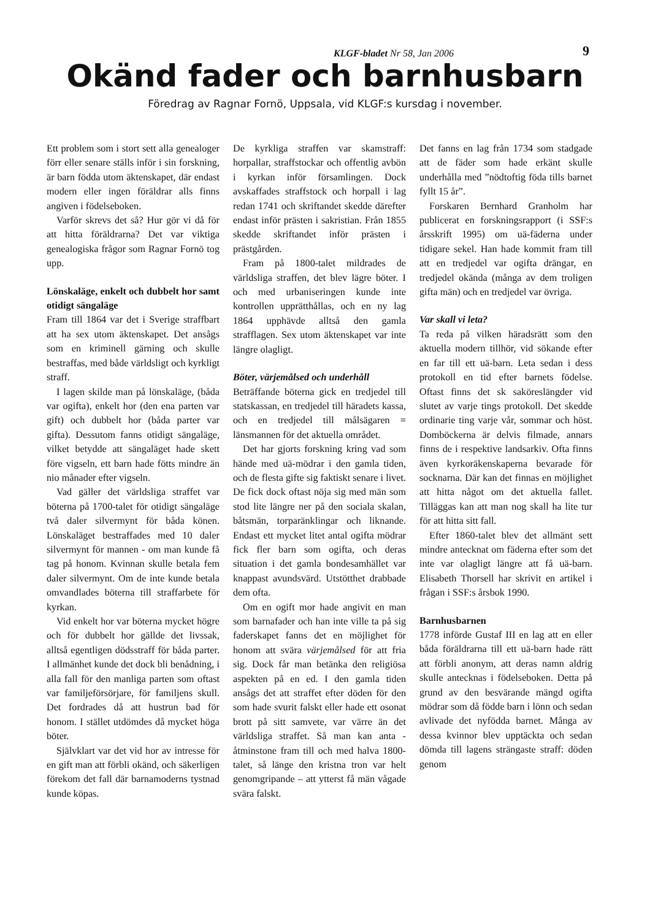KLGF-bladet Nr 58, Jan 2006 9
Okänd fader och barnhusbarn
Föredrag av Ragnar Fornö, Uppsala, vid KLGF:s kursdag i november.
Ett problem som i stort sett alla genealoger förr eller senare ställs inför i sin forskning, är barn födda utom äktenskapet, där endast modern eller ingen föräldrar alls finns angiven i födelseboken.
Varför skrevs det så? Hur gör vi då för att hitta föräldrarna? Det var viktiga genealogiska frågor som Ragnar Fornö tog upp.
Lönskaläge, enkelt och dubbelt hor samt otidigt sängaläge
Fram till 1864 var det i Sverige straffbart att ha sex utom äktenskapet. Det ansågs som en kriminell gärning och skulle bestraffas, med både världsligt och kyrkligt straff.
I lagen skilde man på lönskaläge, (båda var ogifta), enkelt hor (den ena parten var gift) och dubbelt hor (båda parter var gifta). Dessutom fanns otidigt sängaläge, vilket betydde att sängaläget hade skett före vigseln, ett barn hade fötts mindre än nio månader efter vigseln.
Vad gäller det världsliga straffet var böterna på 1700-talet för otidigt sängaläge två daler silvermynt för båda könen. Lönskaläget bestraffades med 10 daler silvermynt för mannen - om man kunde få tag på honom. Kvinnan skulle betala fem daler silvermynt. Om de inte kunde betala omvandlades böterna till straffarbete för kyrkan.
Vid enkelt hor var böterna mycket högre och för dubbelt hor gällde det livssak, alltså egentligen dödsstraff för båda parter. I allmänhet kunde det dock bli benådning, i alla fall för den manliga parten som oftast var familjeförsörjare, för familjens skull. Det fordrades då att hustrun bad för honom. I stället utdömdes då mycket höga böter.
Självklart var det vid hor av intresse för en gift man att förbli okänd, och säkerligen förekom det fall där barnamoderns tystnad kunde köpas.
De kyrkliga straffen var skamstraff: horpallar, straffstockar och offentlig avbön i kyrkan inför församlingen. Dock avskaffades straffstock och horpall i lag redan 1741 och skriftandet skedde därefter endast inför prästen i sakristian. Från 1855 skedde skriftandet inför prästen i prästgården.
Fram på 1800-talet mildrades de världsliga straffen, det blev lägre böter. I och med urbaniseringen kunde inte kontrollen upprätthållas, och en ny lag 1864 upphävde alltså den gamla strafflagen. Sex utom äktenskapet var inte längre olagligt.
Böter, värjemålsed och underhåll
Beträffande böterna gick en tredjedel till statskassan, en tredjedel till häradets kassa, och en tredjedel till målsägaren = länsmannen för det aktuella området.
Det har gjorts forskning kring vad som hände med uä-mödrar i den gamla tiden, och de flesta gifte sig faktiskt senare i livet. De fick dock oftast nöja sig med män som stod lite längre ner på den sociala skalan, båtsmän, torparänklingar och liknande. Endast ett mycket litet antal ogifta mödrar fick fler barn som ogifta, och deras situation i det gamla bondesamhället var knappast avundsvärd. Utstötthet drabbade dem ofta.
Om en ogift mor hade angivit en man som barnafader och han inte ville ta på sig faderskapet fanns det en möjlighet för honom att svära värjemålsed för att fria sig. Dock får man betänka den religiösa aspekten på en ed. I den gamla tiden ansågs det att straffet efter döden för den som hade svurit falskt eller hade ett osonat brott på sitt samvete, var värre än det världsliga straffet. Så man kan anta - åtminstone fram till och med halva 1800-talet, så länge den kristna tron var helt genomgripande – att ytterst få män vågade svära falskt.
Det fanns en lag från 1734 som stadgade att de fäder som hade erkänt skulle underhålla med ”nödtoftig föda tills barnet fyllt 15 år”.
Forskaren Bernhard Granholm har publicerat en forskningsrapport (i SSF:s årsskrift 1995) om uä-fäderna under tidigare sekel. Han hade kommit fram till att en tredjedel var ogifta drängar, en tredjedel okända (många av dem troligen gifta män) och en tredjedel var övriga.
Var skall vi leta?
Ta reda på vilken häradsrätt som den aktuella modern tillhör, vid sökande efter en far till ett uä-barn. Leta sedan i dess protokoll en tid efter barnets födelse. Oftast finns det sk saköreslängder vid slutet av varje tings protokoll. Det skedde ordinarie ting varje vår, sommar och höst. Domböckerna är delvis filmade, annars finns de i respektive landsarkiv. Ofta finns även kyrkoräkenskaperna bevarade för socknarna. Där kan det finnas en möjlighet att hitta något om det aktuella fallet. Tilläggas kan att man nog skall ha lite tur för att hitta sitt fall.
Efter 1860-talet blev det allmänt sett mindre antecknat om fäderna efter som det inte var olagligt längre att få uä-barn. Elisabeth Thorsell har skrivit en artikel i frågan i SSF:s årsbok 1990.
Barnhusbarnen
1778 införde Gustaf III en lag att en eller båda föräldrarna till ett uä-barn hade rätt att förbli anonym, att deras namn aldrig skulle antecknas i födelseboken. Detta på grund av den besvärande mängd ogifta mödrar som då födde barn i lönn och sedan avlivade det nyfödda barnet. Många av dessa kvinnor blev upptäckta och sedan dömda till lagens strängaste straff: döden genom